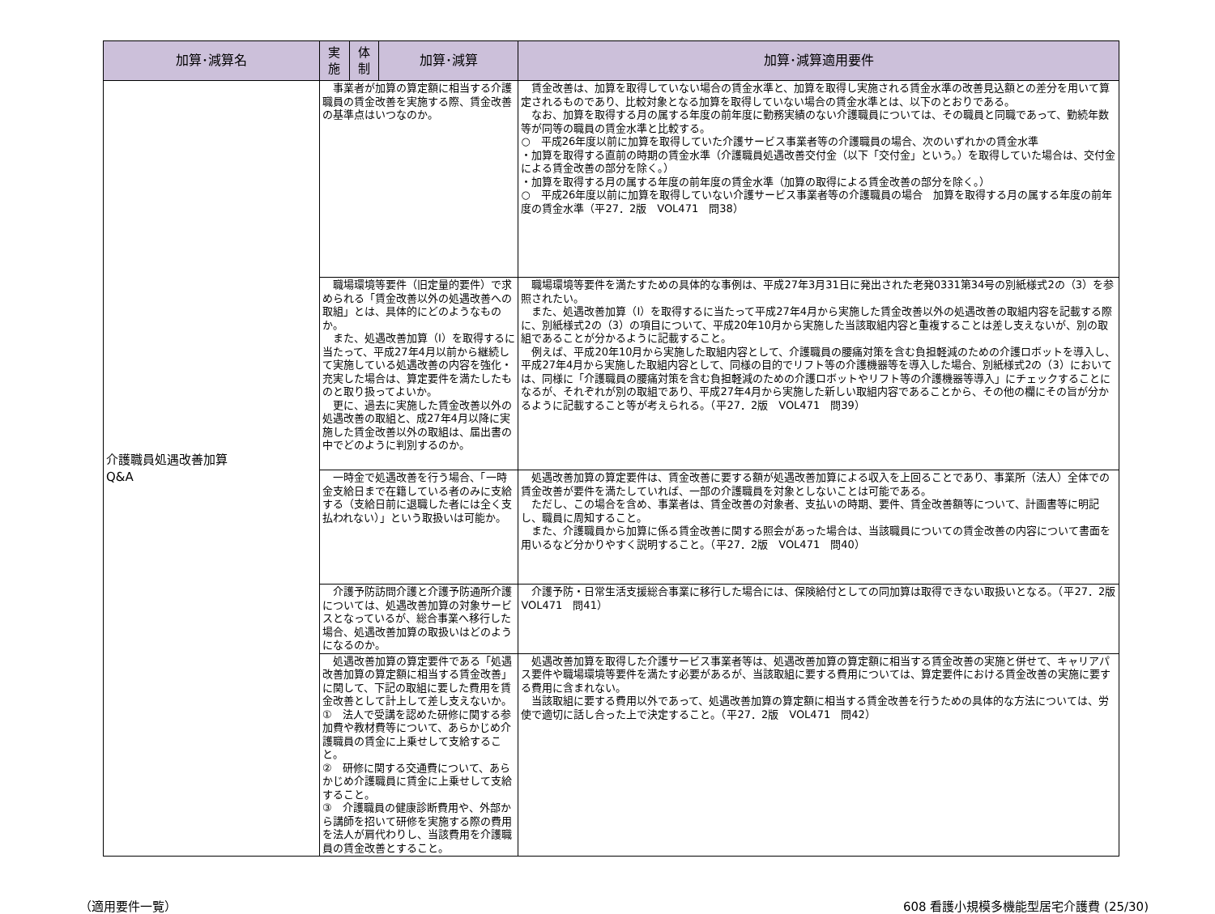| 加算･減算名 | 実施 | 体制 | 加算･減算 | 加算･減算適用要件 |
| --- | --- | --- | --- | --- |
| 介護職員処遇改善加算 Q&A | 事業者が加算の算定額に相当する介護職員の賃金改善を実施する際、賃金改善の基準点はいつなのか。 | | | 賃金改善は、加算を取得していない場合の賃金水準と、加算を取得し実施される賃金水準の改善見込額との差分を用いて算定されるものであり、比較対象となる加算を取得していない場合の賃金水準とは、以下のとおりである。 なお、加算を取得する月の属する年度の前年度に勤務実績のない介護職員については、その職員と同職であって、勤続年数等が同等の職員の賃金水準と比較する。 ○ 平成26年度以前に加算を取得していた介護サービス事業者等の介護職員の場合、次のいずれかの賃金水準 ・加算を取得する直前の時期の賃金水準（介護職員処遇改善交付金（以下「交付金」という。）を取得していた場合は、交付金による賃金改善の部分を除く。） ・加算を取得する月の属する年度の前年度の賃金水準（加算の取得による賃金改善の部分を除く。） ○ 平成26年度以前に加算を取得していない介護サービス事業者等の介護職員の場合 加算を取得する月の属する年度の前年度の賃金水準（平27．2版 VOL471 問38） |
| | 職場環境等要件（旧定量的要件）で求められる「賃金改善以外の処遇改善への取組」とは、具体的にどのようなものか。 また、処遇改善加算（Ⅰ）を取得するに当たって、平成27年4月以前から継続して実施している処遇改善の内容を強化・充実した場合は、算定要件を満たしたものと取り扱ってよいか。 更に、過去に実施した賃金改善以外の処遇改善の取組と、成27年4月以降に実施した賃金改善以外の取組は、届出書の中でどのように判別するのか。 | | | 職場環境等要件を満たすための具体的な事例は、平成27年3月31日に発出された老発0331第34号の別紙様式2の（3）を参照されたい。 また、処遇改善加算（Ⅰ）を取得するに当たって平成27年4月から実施した賃金改善以外の処遇改善の取組内容を記載する際に、別紙様式2の（3）の項目について、平成20年10月から実施した当該取組内容と重複することは差し支えないが、別の取組であることが分かるように記載すること。 例えば、平成20年10月から実施した取組内容として、介護職員の腰痛対策を含む負担軽減のための介護ロボットを導入し、平成27年4月から実施した取組内容として、同様の目的でリフト等の介護機器等を導入した場合、別紙様式2の（3）においては、同様に「介護職員の腰痛対策を含む負担軽減のための介護ロボットやリフト等の介護機器等導入」にチェックすることになるが、それぞれが別の取組であり、平成27年4月から実施した新しい取組内容であることから、その他の欄にその旨が分かるように記載すること等が考えられる。（平27．2版 VOL471 問39） |
| | 一時金で処遇改善を行う場合、「一時金支給日まで在籍している者のみに支給する（支給日前に退職した者には全く支払われない）」という取扱いは可能か。 | | | 処遇改善加算の算定要件は、賃金改善に要する額が処遇改善加算による収入を上回ることであり、事業所（法人）全体での賃金改善が要件を満たしていれば、一部の介護職員を対象としないことは可能である。 ただし、この場合を含め、事業者は、賃金改善の対象者、支払いの時期、要件、賃金改善額等について、計画書等に明記し、職員に周知すること。 また、介護職員から加算に係る賃金改善に関する照会があった場合は、当該職員についての賃金改善の内容について書面を用いるなど分かりやすく説明すること。（平27．2版 VOL471 問40） |
| | 介護予防訪問介護と介護予防通所介護については、処遇改善加算の対象サービスとなっているが、総合事業へ移行した場合、処遇改善加算の取扱いはどのようになるのか。 | | | 介護予防・日常生活支援総合事業に移行した場合には、保険給付としての同加算は取得できない取扱いとなる。（平27．2版 VOL471 問41） |
| | 処遇改善加算の算定要件である「処遇改善加算の算定額に相当する賃金改善」に関して、下記の取組に要した費用を賃金改善として計上して差し支えないか。 ① 法人で受講を認めた研修に関する参加費や教材費等について、あらかじめ介護職員の賃金に上乗せして支給すること。 ② 研修に関する交通費について、あらかじめ介護職員に賃金に上乗せして支給すること。 ③ 介護職員の健康診断費用や、外部から講師を招いて研修を実施する際の費用を法人が肩代わりし、当該費用を介護職員の賃金改善とすること。 | | | 処遇改善加算を取得した介護サービス事業者等は、処遇改善加算の算定額に相当する賃金改善の実施と併せて、キャリアパス要件や職場環境等要件を満たす必要があるが、当該取組に要する費用については、算定要件における賃金改善の実施に要する費用に含まれない。 当該取組に要する費用以外であって、処遇改善加算の算定額に相当する賃金改善を行うための具体的な方法については、労使で適切に話し合った上で決定すること。（平27．2版 VOL471 問42） |
（適用要件一覧） 608 看護小規模多機能型居宅介護費 (25/30)